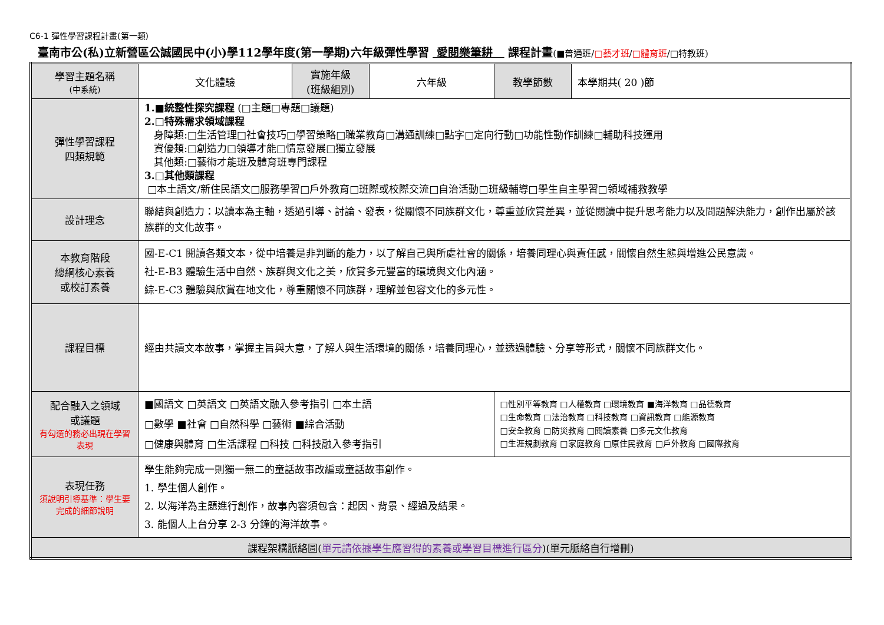C6-1 彈性學習課程計畫(第一類)
臺南市公(私)立新營區公誠國民中(小)學112學年度(第一學期)六年級彈性學習 愛閱樂筆耕 課程計畫(■普通班/□藝才班/□體育班/□特教班)
| 學習主題名稱 (中系統) | 文化體驗 | 實施年級 (班級組別) | 六年級 | 教學節數 | 本學期共( 20 )節 |
| 彈性學習課程 四類規範 | 1.■統整性探究課程 (□主題□專題□議題) 2.□特殊需求領域課程 身障類:□生活管理□社會技巧□學習策略□職業教育□溝通訓練□點字□定向行動□功能性動作訓練□輔助科技運用 資優類:□創造力□領導才能□情意發展□獨立發展 其他類:□藝術才能班及體育班專門課程 3.□其他類課程 □本土語文/新住民語文□服務學習□戶外教育□班際或校際交流□自治活動□班級輔導□學生自主學習□領域補救教學 | | | | |
| 設計理念 | 聯結與創造力：以讀本為主軸，透過引導、討論、發表，從關懷不同族群文化，尊重並欣賞差異，並從閱讀中提升思考能力以及問題解決能力，創作出屬於該族群的文化故事。 | | | | |
| 本教育階段 總綱核心素養 或校訂素養 | 國-E-C1 閱讀各類文本，從中培養是非判斷的能力，以了解自己與所處社會的關係，培養同理心與責任感，關懷自然生態與增進公民意識。 社-E-B3 體驗生活中自然、族群與文化之美，欣賞多元豐富的環境與文化內涵。 綜-E-C3 體驗與欣賞在地文化，尊重關懷不同族群，理解並包容文化的多元性。 | | | | |
| 課程目標 | 經由共讀文本故事，掌握主旨與大意，了解人與生活環境的關係，培養同理心，並透過體驗、分享等形式，關懷不同族群文化。 | | | | |
| 配合融入之領域 或議題 有勾選的務必出現在學習表現 | ■國語文 □英語文 □英語文融入參考指引 □本土語 □數學 ■社會 □自然科學 □藝術 ■綜合活動 □健康與體育 □生活課程 □科技 □科技融入參考指引 | | | □性別平等教育 □人權教育 □環境教育 ■海洋教育 □品德教育 □生命教育 □法治教育 □科技教育 □資訊教育 □能源教育 □安全教育 □防災教育 □閱讀素養 □多元文化教育 □生涯規劃教育 □家庭教育 □原住民教育 □戶外教育 □國際教育 | |
| 表現任務 須說明引導基準：學生要完成的細節說明 | 學生能夠完成一則獨一無二的童話故事改編或童話故事創作。 1. 學生個人創作。 2. 以海洋為主題進行創作，故事內容須包含：起因、背景、經過及結果。 3. 能個人上台分享 2-3 分鐘的海洋故事。 | | | | |
| 課程架構脈絡圖( 單元請依據學生應習得的素養或學習目標進行區分 )(單元脈絡自行增刪) | | | | | |